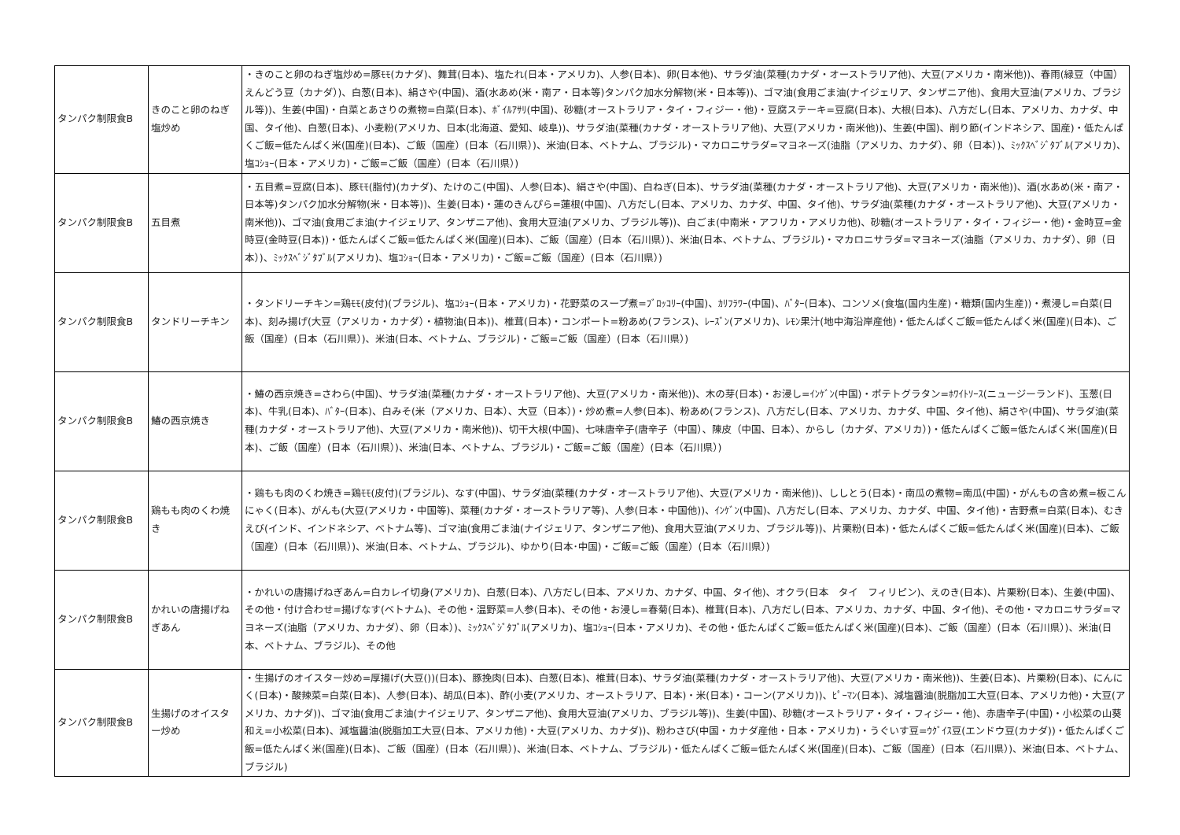| タンパク制限食B | きのこと卵のねぎ塩炒め | ・きのこと卵のねぎ塩炒め=豚ﾓﾓ(カナダ)、舞茸(日本)、塩たれ(日本・アメリカ)、人参(日本)、卵(日本他)、サラダ油(菜種(カナダ・オーストラリア他)、大豆(アメリカ・南米他))、春雨(緑豆（中国）えんどう豆（カナダ）)、白葱(日本)、絹さや(中国)、酒(水あめ(米・南ア・日本等)タンパク加水分解物(米・日本等))、ゴマ油(食用ごま油(ナイジェリア、タンザニア他)、食用大豆油(アメリカ、ブラジル等))、生姜(中国)・白菜とあさりの煮物=白菜(日本)、ﾎﾞｲﾙｱｻﾘ(中国)、砂糖(オーストラリア・タイ・フィジー・他)・豆腐ステーキ=豆腐(日本)、大根(日本)、八方だし(日本、アメリカ、カナダ、中国、タイ他)、白葱(日本)、小麦粉(アメリカ、日本(北海道、愛知、岐阜))、サラダ油(菜種(カナダ・オーストラリア他)、大豆(アメリカ・南米他))、生姜(中国)、削り節(インドネシア、国産)・低たんぱくご飯=低たんぱく米(国産)(日本)、ご飯（国産）(日本（石川県）)、米油(日本、ベトナム、ブラジル)・マカロニサラダ=マヨネーズ(油脂（アメリカ、カナダ）、卵（日本）)、ﾐｯｸｽﾍﾞｼﾞﾀﾌﾞﾙ(アメリカ)、塩ｺｼｮｰ(日本・アメリカ)・ご飯=ご飯（国産）(日本（石川県）) |
| タンパク制限食B | 五目煮 | ・五目煮=豆腐(日本)、豚ﾓﾓ(脂付)(カナダ)、たけのこ(中国)、人参(日本)、絹さや(中国)、白ねぎ(日本)、サラダ油(菜種(カナダ・オーストラリア他)、大豆(アメリカ・南米他))、酒(水あめ(米・南ア・日本等)タンパク加水分解物(米・日本等))、生姜(日本)・蓮のきんぴら=蓮根(中国)、八方だし(日本、アメリカ、カナダ、中国、タイ他)、サラダ油(菜種(カナダ・オーストラリア他)、大豆(アメリカ・南米他))、ゴマ油(食用ごま油(ナイジェリア、タンザニア他)、食用大豆油(アメリカ、ブラジル等))、白ごま(中南米・アフリカ・アメリカ他)、砂糖(オーストラリア・タイ・フィジー・他)・金時豆=金時豆(金時豆(日本))・低たんぱくご飯=低たんぱく米(国産)(日本)、ご飯（国産）(日本（石川県）)、米油(日本、ベトナム、ブラジル)・マカロニサラダ=マヨネーズ(油脂（アメリカ、カナダ）、卵（日本）)、ﾐｯｸｽﾍﾞｼﾞﾀﾌﾞﾙ(アメリカ)、塩ｺｼｮｰ(日本・アメリカ)・ご飯=ご飯（国産）(日本（石川県）) |
| タンパク制限食B | タンドリーチキン | ・タンドリーチキン=鶏ﾓﾓ(皮付)(ブラジル)、塩ｺｼｮｰ(日本・アメリカ)・花野菜のスープ煮=ﾌﾞﾛｯｺﾘｰ(中国)、ｶﾘﾌﾗﾜｰ(中国)、ﾊﾞﾀｰ(日本)、コンソメ(食塩(国内生産)・糖類(国内生産))・煮浸し=白菜(日本)、刻み揚げ(大豆（アメリカ・カナダ）・植物油(日本))、椎茸(日本)・コンポート=粉あめ(フランス)、ﾚｰｽﾞﾝ(アメリカ)、ﾚﾓﾝ果汁(地中海沿岸産他)・低たんぱくご飯=低たんぱく米(国産)(日本)、ご飯（国産）(日本（石川県）)、米油(日本、ベトナム、ブラジル)・ご飯=ご飯（国産）(日本（石川県）) |
| タンパク制限食B | 鰆の西京焼き | ・鰆の西京焼き=さわら(中国)、サラダ油(菜種(カナダ・オーストラリア他)、大豆(アメリカ・南米他))、木の芽(日本)・お浸し=ｲﾝｹﾞﾝ(中国)・ポテトグラタン=ﾎﾜｲﾄｿｰｽ(ニュージーランド)、玉葱(日本)、牛乳(日本)、ﾊﾞﾀｰ(日本)、白みそ(米（アメリカ、日本）、大豆（日本）)・炒め煮=人参(日本)、粉あめ(フランス)、八方だし(日本、アメリカ、カナダ、中国、タイ他)、絹さや(中国)、サラダ油(菜種(カナダ・オーストラリア他)、大豆(アメリカ・南米他))、切干大根(中国)、七味唐辛子(唐辛子（中国）、陳皮（中国、日本）、からし（カナダ、アメリカ）)・低たんぱくご飯=低たんぱく米(国産)(日本)、ご飯（国産）(日本（石川県）)、米油(日本、ベトナム、ブラジル)・ご飯=ご飯（国産）(日本（石川県）) |
| タンパク制限食B | 鶏もも肉のくわ焼き | ・鶏もも肉のくわ焼き=鶏ﾓﾓ(皮付)(ブラジル)、なす(中国)、サラダ油(菜種(カナダ・オーストラリア他)、大豆(アメリカ・南米他))、ししとう(日本)・南瓜の煮物=南瓜(中国)・がんもの含め煮=板こんにゃく(日本)、がんも(大豆(アメリカ・中国等)、菜種(カナダ・オーストラリア等)、人参(日本・中国他))、ｲﾝｹﾞﾝ(中国)、八方だし(日本、アメリカ、カナダ、中国、タイ他)・吉野煮=白菜(日本)、むきえび(インド、インドネシア、ベトナム等)、ゴマ油(食用ごま油(ナイジェリア、タンザニア他)、食用大豆油(アメリカ、ブラジル等))、片栗粉(日本)・低たんぱくご飯=低たんぱく米(国産)(日本)、ご飯（国産）(日本（石川県）)、米油(日本、ベトナム、ブラジル)、ゆかり(日本･中国)・ご飯=ご飯（国産）(日本（石川県）) |
| タンパク制限食B | かれいの唐揚げねぎあん | ・かれいの唐揚げねぎあん=白カレイ切身(アメリカ)、白葱(日本)、八方だし(日本、アメリカ、カナダ、中国、タイ他)、オクラ(日本 タイ フィリピン)、えのき(日本)、片栗粉(日本)、生姜(中国)、その他・付け合わせ=揚げなす(ベトナム)、その他・温野菜=人参(日本)、その他・お浸し=春菊(日本)、椎茸(日本)、八方だし(日本、アメリカ、カナダ、中国、タイ他)、その他・マカロニサラダ=マヨネーズ(油脂（アメリカ、カナダ）、卵（日本）)、ﾐｯｸｽﾍﾞｼﾞﾀﾌﾞﾙ(アメリカ)、塩ｺｼｮｰ(日本・アメリカ)、その他・低たんぱくご飯=低たんぱく米(国産)(日本)、ご飯（国産）(日本（石川県）)、米油(日本、ベトナム、ブラジル)、その他 |
| タンパク制限食B | 生揚げのオイスター炒め | ・生揚げのオイスター炒め=厚揚げ(大豆())(日本)、豚挽肉(日本)、白葱(日本)、椎茸(日本)、サラダ油(菜種(カナダ・オーストラリア他)、大豆(アメリカ・南米他))、生姜(日本)、片栗粉(日本)、にんにく(日本)・酸辣菜=白菜(日本)、人参(日本)、胡瓜(日本)、酢(小麦(アメリカ、オーストラリア、日本)・米(日本)・コーン(アメリカ))、ﾋﾟｰﾏﾝ(日本)、減塩醤油(脱脂加工大豆(日本、アメリカ他)・大豆(アメリカ、カナダ))、ゴマ油(食用ごま油(ナイジェリア、タンザニア他)、食用大豆油(アメリカ、ブラジル等))、生姜(中国)、砂糖(オーストラリア・タイ・フィジー・他)、赤唐辛子(中国)・小松菜の山葵和え=小松菜(日本)、減塩醤油(脱脂加工大豆(日本、アメリカ他)・大豆(アメリカ、カナダ))、粉わさび(中国・カナダ産他・日本・アメリカ)・うぐいす豆=ｳｸﾞｲｽ豆(エンドウ豆(カナダ))・低たんぱくご飯=低たんぱく米(国産)(日本)、ご飯（国産）(日本（石川県）)、米油(日本、ベトナム、ブラジル)・低たんぱくご飯=低たんぱく米(国産)(日本)、ご飯（国産）(日本（石川県）)、米油(日本、ベトナム、ブラジル) |